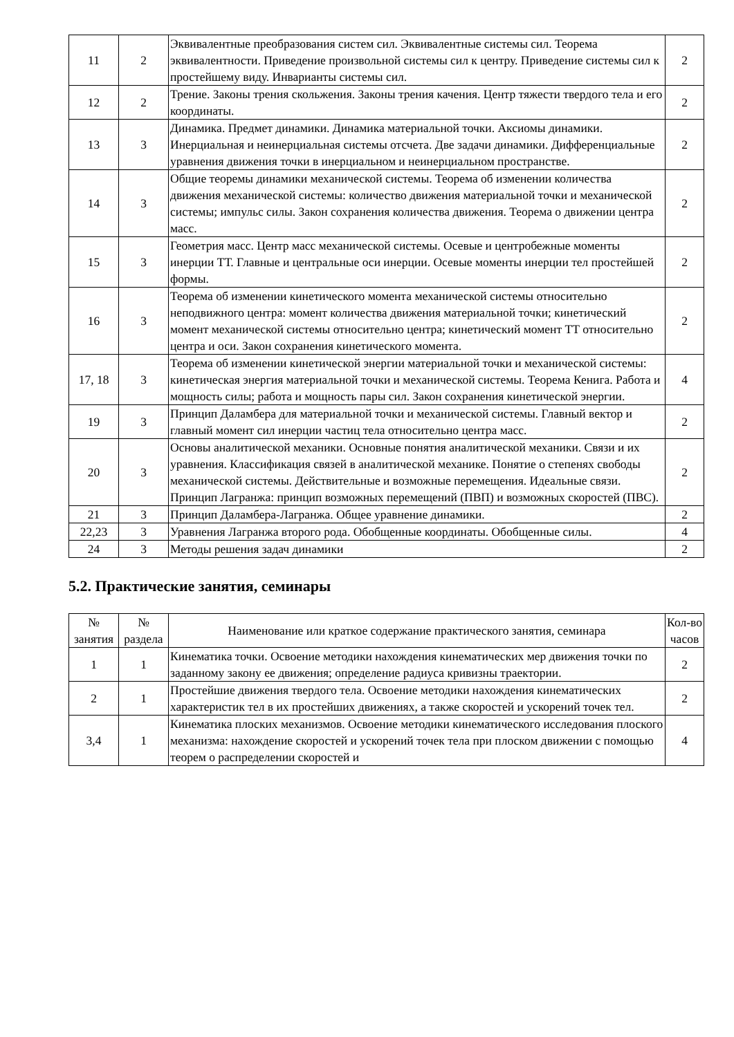| 11 | 2 | Эквивалентные преобразования систем сил. Эквивалентные системы сил. Теорема эквивалентности. Приведение произвольной системы сил к центру. Приведение системы сил к простейшему виду. Инварианты системы сил. | 2 |
| 12 | 2 | Трение. Законы трения скольжения. Законы трения качения. Центр тяжести твердого тела и его координаты. | 2 |
| 13 | 3 | Динамика. Предмет динамики. Динамика материальной точки. Аксиомы динамики. Инерциальная и неинерциальная системы отсчета. Две задачи динамики. Дифференциальные уравнения движения точки в инерциальном и неинерциальном пространстве. | 2 |
| 14 | 3 | Общие теоремы динамики механической системы. Теорема об изменении количества движения механической системы: количество движения материальной точки и механической системы; импульс силы. Закон сохранения количества движения. Теорема о движении центра масс. | 2 |
| 15 | 3 | Геометрия масс. Центр масс механической системы. Осевые и центробежные моменты инерции ТТ. Главные и центральные оси инерции. Осевые моменты инерции тел простейшей формы. | 2 |
| 16 | 3 | Теорема об изменении кинетического момента механической системы относительно неподвижного центра: момент количества движения материальной точки; кинетический момент механической системы относительно центра; кинетический момент ТТ относительно центра и оси. Закон сохранения кинетического момента. | 2 |
| 17, 18 | 3 | Теорема об изменении кинетической энергии материальной точки и механической системы: кинетическая энергия материальной точки и механической системы. Теорема Кенига. Работа и мощность силы; работа и мощность пары сил. Закон сохранения кинетической энергии. | 4 |
| 19 | 3 | Принцип Даламбера для материальной точки и механической системы. Главный вектор и главный момент сил инерции частиц тела относительно центра масс. | 2 |
| 20 | 3 | Основы аналитической механики. Основные понятия аналитической механики. Связи и их уравнения. Классификация связей в аналитической механике. Понятие о степенях свободы механической системы. Действительные и возможные перемещения. Идеальные связи. Принцип Лагранжа: принцип возможных перемещений (ПВП) и возможных скоростей (ПВС). | 2 |
| 21 | 3 | Принцип Даламбера-Лагранжа. Общее уравнение динамики. | 2 |
| 22,23 | 3 | Уравнения Лагранжа второго рода. Обобщенные координаты. Обобщенные силы. | 4 |
| 24 | 3 | Методы решения задач динамики | 2 |
5.2. Практические занятия, семинары
| № занятия | № раздела | Наименование или краткое содержание практического занятия, семинара | Кол-во часов |
| --- | --- | --- | --- |
| 1 | 1 | Кинематика точки. Освоение методики нахождения кинематических мер движения точки по заданному закону ее движения; определение радиуса кривизны траектории. | 2 |
| 2 | 1 | Простейшие движения твердого тела. Освоение методики нахождения кинематических характеристик тел в их простейших движениях, а также скоростей и ускорений точек тел. | 2 |
| 3,4 | 1 | Кинематика плоских механизмов. Освоение методики кинематического исследования плоского механизма: нахождение скоростей и ускорений точек тела при плоском движении с помощью теорем о распределении скоростей и | 4 |